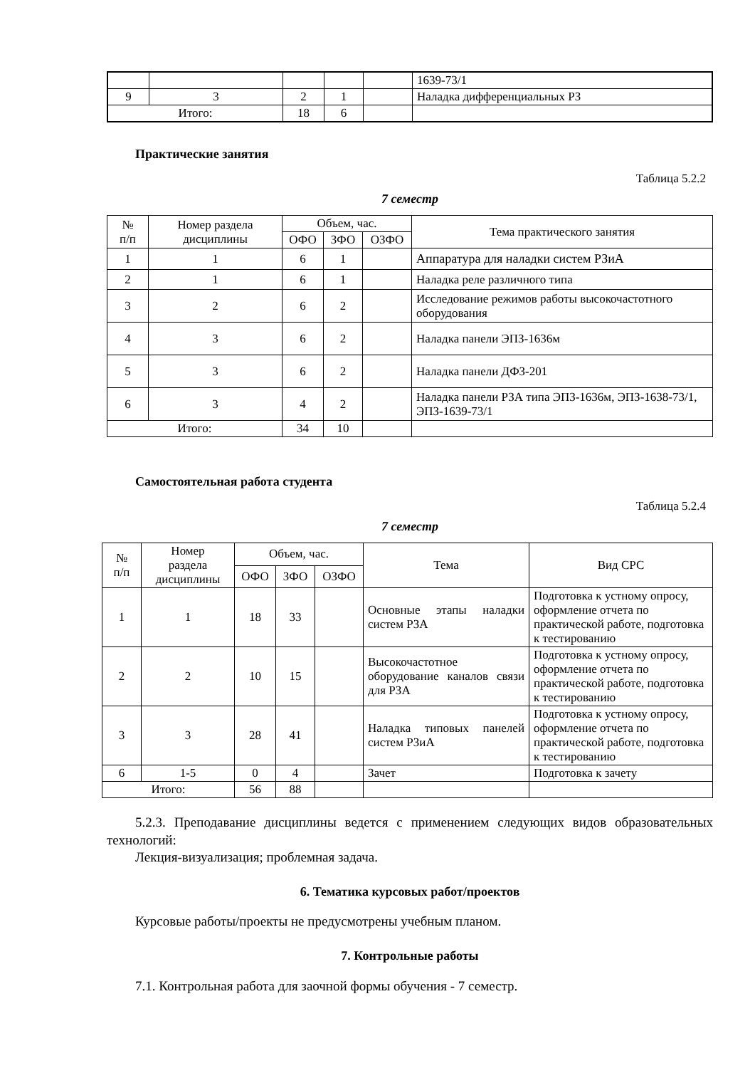| | | | | | 1639-73/1 |
| 9 | 3 | 2 | 1 | | Наладка дифференциальных РЗ |
| Итого: | | 18 | 6 | | |
Практические занятия
Таблица 5.2.2
7 семестр
| № п/п | Номер раздела дисциплины | Объем, час. | | | Тема практического занятия |
| --- | --- | --- | --- | --- | --- |
| | | ОФО | ЗФО | ОЗФО | |
| 1 | 1 | 6 | 1 | | Аппаратура для наладки систем РЗиА |
| 2 | 1 | 6 | 1 | | Наладка реле различного типа |
| 3 | 2 | 6 | 2 | | Исследование режимов работы высокочастотного оборудования |
| 4 | 3 | 6 | 2 | | Наладка панели ЭПЗ-1636м |
| 5 | 3 | 6 | 2 | | Наладка панели ДФЗ-201 |
| 6 | 3 | 4 | 2 | | Наладка панели РЗА типа ЭПЗ-1636м, ЭПЗ-1638-73/1, ЭПЗ-1639-73/1 |
| Итого: | | 34 | 10 | | |
Самостоятельная работа студента
Таблица 5.2.4
7 семестр
| № п/п | Номер раздела дисциплины | Объем, час. | | | Тема | Вид СРС |
| --- | --- | --- | --- | --- | --- | --- |
| | | ОФО | ЗФО | ОЗФО | | |
| 1 | 1 | 18 | 33 | | Основные этапы наладки систем РЗА | Подготовка к устному опросу, оформление отчета по практической работе, подготовка к тестированию |
| 2 | 2 | 10 | 15 | | Высокочастотное оборудование каналов связи для РЗА | Подготовка к устному опросу, оформление отчета по практической работе, подготовка к тестированию |
| 3 | 3 | 28 | 41 | | Наладка типовых панелей систем РЗиА | Подготовка к устному опросу, оформление отчета по практической работе, подготовка к тестированию |
| 6 | 1-5 | 0 | 4 | | Зачет | Подготовка к зачету |
| Итого: | | 56 | 88 | | | |
5.2.3. Преподавание дисциплины ведется с применением следующих видов образовательных технологий:
Лекция-визуализация; проблемная задача.
6. Тематика курсовых работ/проектов
Курсовые работы/проекты не предусмотрены учебным планом.
7. Контрольные работы
7.1. Контрольная работа для заочной формы обучения - 7 семестр.